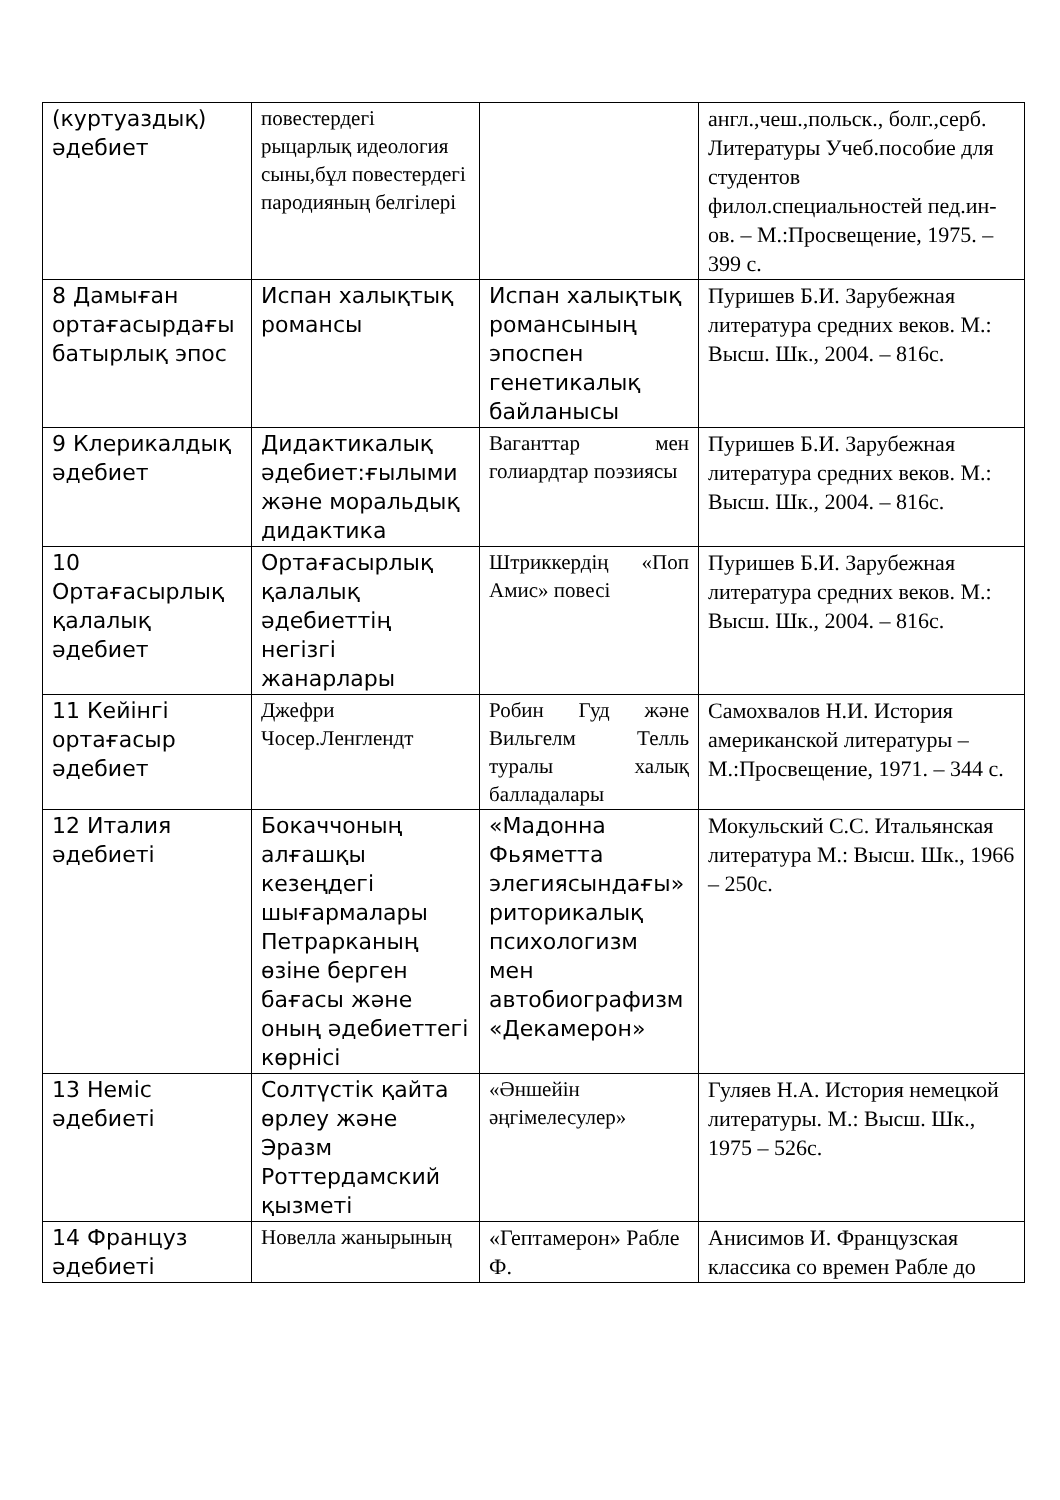| (куртуаздық) әдебиет | повестердегі рыцарлық идеология сыны,бұл повестердегі пародияның белгілері | | англ.,чеш.,польск., болг.,серб. Литературы Учеб.пособие для студентов филол.специальностей пед.ин-ов. – М.:Просвещение, 1975. – 399 с. |
| 8 Дамыған ортағасырдағы батырлық эпос | Испан халықтық романсы | Испан халықтық романсының эпоспен генетикалық байланысы | Пуришев Б.И. Зарубежная литература средних веков. М.: Высш. Шк., 2004. – 816с. |
| 9 Клерикалдық әдебиет | Дидактикалық әдебиет:ғылыми және моральдық дидактика | Ваганттар мен голиардтар поэзиясы | Пуришев Б.И. Зарубежная литература средних веков. М.: Высш. Шк., 2004. – 816с. |
| 10 Ортағасырлық қалалық әдебиет | Ортағасырлық қалалық әдебиеттің негізгі жанарлары | Штриккердің «Поп Амис» повесі | Пуришев Б.И. Зарубежная литература средних веков. М.: Высш. Шк., 2004. – 816с. |
| 11 Кейінгі ортағасыр әдебиет | Джефри Чосер.Ленглендт | Робин Гуд және Вильгелм Телль туралы халық балладалары | Самохвалов Н.И. История американской литературы – М.:Просвещение, 1971. – 344 с. |
| 12 Италия әдебиеті | Бокаччоның алғашқы кезеңдегі шығармалары Петрарканың өзіне берген бағасы және оның әдебиеттегі көрнісі | «Мадонна Фьяметта элегиясындағы» риторикалық психологизм мен автобиографизм «Декамерон» | Мокульский С.С. Итальянская литература М.: Высш. Шк., 1966 – 250с. |
| 13 Неміс әдебиеті | Солтүстік қайта өрлеу және Эразм Роттердамский қызметі | «Әншейін әңгімелесулер» | Гуляев Н.А. История немецкой литературы. М.: Высш. Шк., 1975 – 526с. |
| 14 Француз әдебиеті | Новелла жанырының | «Гептамерон» Рабле Ф. | Анисимов И. Французская классика со времен Рабле до |